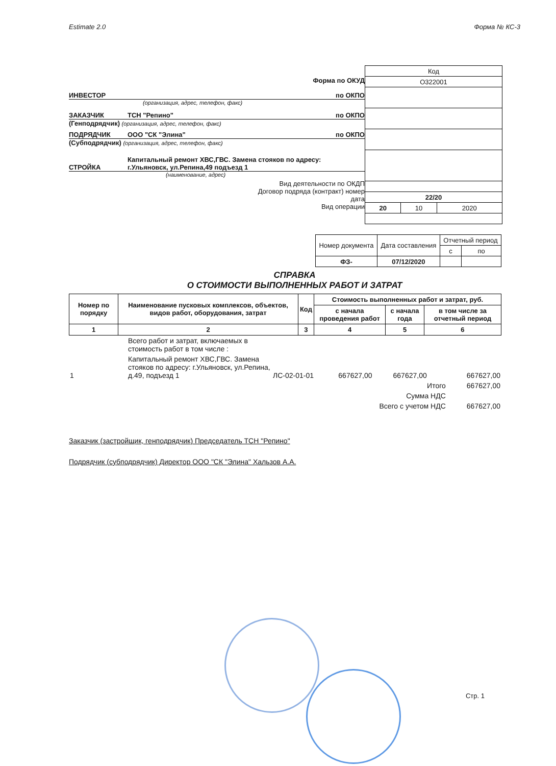Estimate 2.0 Форма № КС-3
Форма по ОКУД
ИНВЕСТОР по ОКПО
(организация, адрес, телефон, факс)
ЗАКАЗЧИК ТСН "Репино" по ОКПО
(Генподрядчик) (организация, адрес, телефон, факс)
ПОДРЯДЧИК ООО "СК "Элина" по ОКПО
(Субподрядчик) (организация, адрес, телефон, факс)
СТРОЙКА Капитальный ремонт ХВС,ГВС. Замена стояков по адресу:
г.Ульяновск, ул.Репина,49 подъезд 1
(наименование, адрес)
Вид деятельности по ОКДП
Договор подряда (контракт) номер
дата
Вид операции
| Код | | |
| О322001 | | |
| 22/20 | | |
| 20 | 10 | 2020 |
| Номер документа | Дата составления | Отчетный период | |
| | | с | по |
| ФЗ- | 07/12/2020 | | |
СПРАВКА
О СТОИМОСТИ ВЫПОЛНЕННЫХ РАБОТ И ЗАТРАТ
| Номер по порядку | Наименование пусковых комплексов, объектов, видов работ, оборудования, затрат | Код | Стоимость выполненных работ и затрат, руб. | | |
| --- | --- | --- | --- | --- | --- |
| | | | с начала проведения работ | с начала года | в том числе за отчетный период |
| 1 | 2 | 3 | 4 | 5 | 6 |
| | Всего работ и затрат, включаемых в стоимость работ в том числе : | | | | |
| 1 | Капитальный ремонт ХВС,ГВС. Замена стояков по адресу: г.Ульяновск, ул.Репина, д.49, подъезд 1 | ЛС-02-01-01 | 667627,00 | 667627,00 | 667627,00 |
| | | | Итого | | 667627,00 |
| | | | Сумма НДС | | |
| | | | Всего с учетом НДС | | 667627,00 |
Заказчик (застройщик, генподрядчик) Председатель ТСН "Репино"
Подрядчик (субподрядчик) Директор ООО "СК "Элина" Хальзов А.А.
Стр. 1